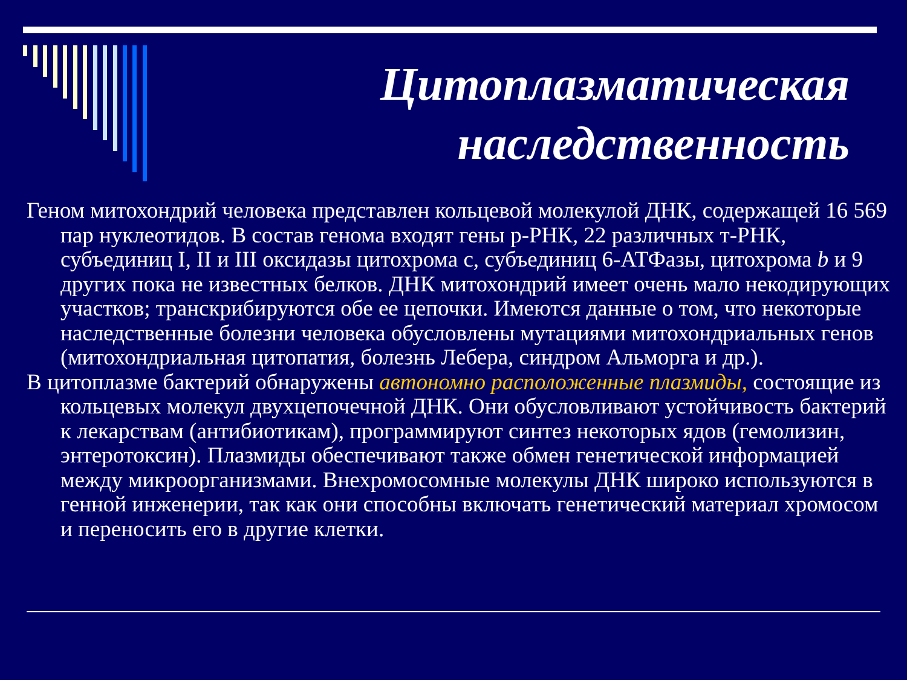Цитоплазматическая
наследственность
Геном митохондрий человека представлен кольцевой молекулой ДНК, содержащей 16 569 пар нуклеотидов. В состав генома входят гены р-РНК, 22 различных т-РНК, субъединиц I, II и III оксидазы цитохрома с, субъединиц 6-АТФазы, цитохрома b и 9 других пока не известных белков. ДНК митохондрий имеет очень мало некодирующих участков; транскрибируются обе ее цепочки. Имеются данные о том, что некоторые наследственные болезни человека обусловлены мутациями митохондриальных генов (митохондриальная цитопатия, болезнь Лебера, синдром Альморга и др.).
В цитоплазме бактерий обнаружены автономно расположенные плазмиды, состоящие из кольцевых молекул двухцепочечной ДНК. Они обусловливают устойчивость бактерий к лекарствам (антибиотикам), программируют синтез некоторых ядов (гемолизин, энтеротоксин). Плазмиды обеспечивают также обмен генетической информацией между микроорганизмами. Внехромосомные молекулы ДНК широко используются в генной инженерии, так как они способны включать генетический материал хромосом и переносить его в другие клетки.